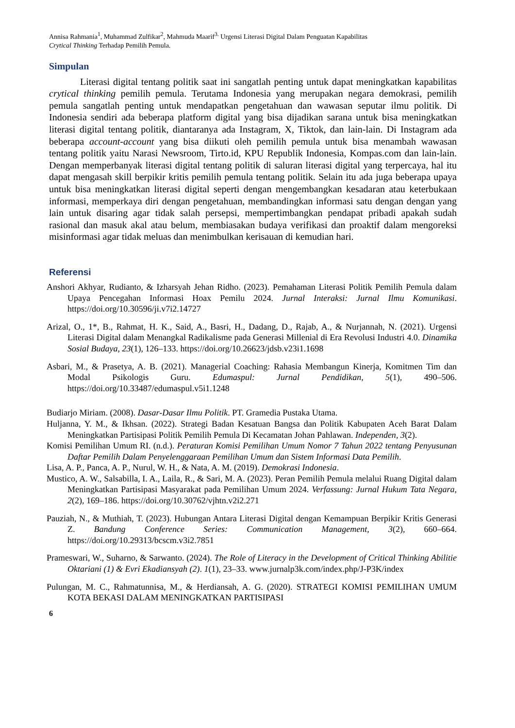Annisa Rahmania<sup>1</sup>, Muhammad Zulfikar<sup>2</sup>, Mahmuda Maarif<sup>3.</sup> Urgensi Literasi Digital Dalam Penguatan Kapabilitas
Crytical Thinking Terhadap Pemilih Pemula.
Simpulan
Literasi digital tentang politik saat ini sangatlah penting untuk dapat meningkatkan kapabilitas crytical thinking pemilih pemula. Terutama Indonesia yang merupakan negara demokrasi, pemilih pemula sangatlah penting untuk mendapatkan pengetahuan dan wawasan seputar ilmu politik. Di Indonesia sendiri ada beberapa platform digital yang bisa dijadikan sarana untuk bisa meningkatkan literasi digital tentang politik, diantaranya ada Instagram, X, Tiktok, dan lain-lain. Di Instagram ada beberapa account-account yang bisa diikuti oleh pemilih pemula untuk bisa menambah wawasan tentang politik yaitu Narasi Newsroom, Tirto.id, KPU Republik Indonesia, Kompas.com dan lain-lain. Dengan memperbanyak literasi digital tentang politik di saluran literasi digital yang terpercaya, hal itu dapat mengasah skill berpikir kritis pemilih pemula tentang politik. Selain itu ada juga beberapa upaya untuk bisa meningkatkan literasi digital seperti dengan mengembangkan kesadaran atau keterbukaan informasi, memperkaya diri dengan pengetahuan, membandingkan informasi satu dengan dengan yang lain untuk disaring agar tidak salah persepsi, mempertimbangkan pendapat pribadi apakah sudah rasional dan masuk akal atau belum, membiasakan budaya verifikasi dan proaktif dalam mengoreksi misinformasi agar tidak meluas dan menimbulkan kerisauan di kemudian hari.
Referensi
Anshori Akhyar, Rudianto, & Izharsyah Jehan Ridho. (2023). Pemahaman Literasi Politik Pemilih Pemula dalam Upaya Pencegahan Informasi Hoax Pemilu 2024. Jurnal Interaksi: Jurnal Ilmu Komunikasi. https://doi.org/10.30596/ji.v7i2.14727
Arizal, O., 1*, B., Rahmat, H. K., Said, A., Basri, H., Dadang, D., Rajab, A., & Nurjannah, N. (2021). Urgensi Literasi Digital dalam Menangkal Radikalisme pada Generasi Millenial di Era Revolusi Industri 4.0. Dinamika Sosial Budaya, 23(1), 126–133. https://doi.org/10.26623/jdsb.v23i1.1698
Asbari, M., & Prasetya, A. B. (2021). Managerial Coaching: Rahasia Membangun Kinerja, Komitmen Tim dan Modal Psikologis Guru. Edumaspul: Jurnal Pendidikan, 5(1), 490–506. https://doi.org/10.33487/edumaspul.v5i1.1248
Budiarjo Miriam. (2008). Dasar-Dasar Ilmu Politik. PT. Gramedia Pustaka Utama.
Huljanna, Y. M., & Ikhsan. (2022). Strategi Badan Kesatuan Bangsa dan Politik Kabupaten Aceh Barat Dalam Meningkatkan Partisipasi Politik Pemilih Pemula Di Kecamatan Johan Pahlawan. Independen, 3(2).
Komisi Pemilihan Umum RI. (n.d.). Peraturan Komisi Pemilihan Umum Nomor 7 Tahun 2022 tentang Penyusunan Daftar Pemilih Dalam Penyelenggaraan Pemilihan Umum dan Sistem Informasi Data Pemilih.
Lisa, A. P., Panca, A. P., Nurul, W. H., & Nata, A. M. (2019). Demokrasi Indonesia.
Mustico, A. W., Salsabilla, I. A., Laila, R., & Sari, M. A. (2023). Peran Pemilih Pemula melalui Ruang Digital dalam Meningkatkan Partisipasi Masyarakat pada Pemilihan Umum 2024. Verfassung: Jurnal Hukum Tata Negara, 2(2), 169–186. https://doi.org/10.30762/vjhtn.v2i2.271
Pauziah, N., & Muthiah, T. (2023). Hubungan Antara Literasi Digital dengan Kemampuan Berpikir Kritis Generasi Z. Bandung Conference Series: Communication Management, 3(2), 660–664. https://doi.org/10.29313/bcscm.v3i2.7851
Prameswari, W., Suharno, & Sarwanto. (2024). The Role of Literacy in the Development of Critical Thinking Abilitie Oktariani (1) & Evri Ekadiansyah (2). 1(1), 23–33. www.jurnalp3k.com/index.php/J-P3K/index
Pulungan, M. C., Rahmatunnisa, M., & Herdiansah, A. G. (2020). STRATEGI KOMISI PEMILIHAN UMUM KOTA BEKASI DALAM MENINGKATKAN PARTISIPASI
6